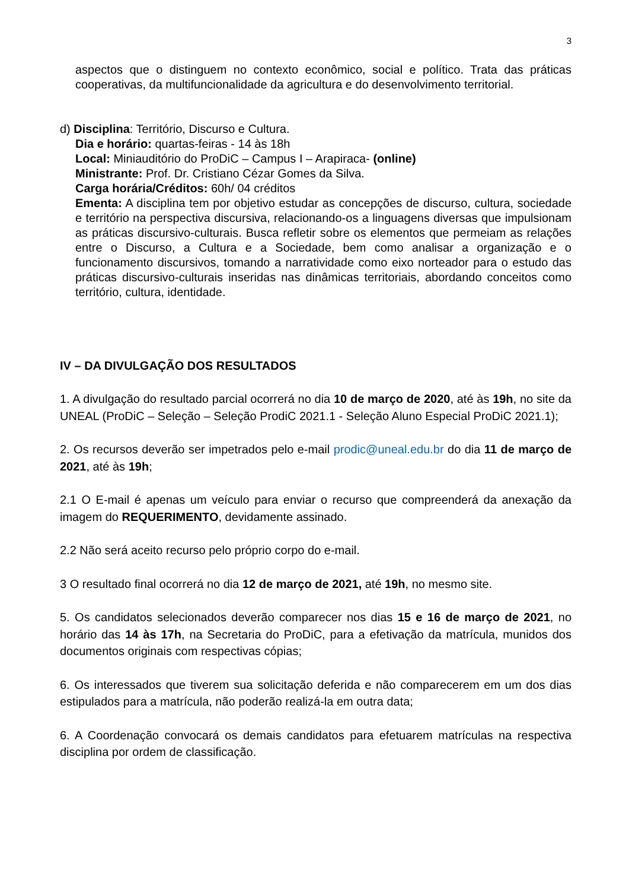3
aspectos que o distinguem no contexto econômico, social e político. Trata das práticas cooperativas, da multifuncionalidade da agricultura e do desenvolvimento territorial.
d) Disciplina: Território, Discurso e Cultura.
Dia e horário: quartas-feiras - 14 às 18h
Local: Miniauditório do ProDiC – Campus I – Arapiraca- (online)
Ministrante: Prof. Dr. Cristiano Cézar Gomes da Silva.
Carga horária/Créditos: 60h/ 04 créditos
Ementa: A disciplina tem por objetivo estudar as concepções de discurso, cultura, sociedade e território na perspectiva discursiva, relacionando-os a linguagens diversas que impulsionam as práticas discursivo-culturais. Busca refletir sobre os elementos que permeiam as relações entre o Discurso, a Cultura e a Sociedade, bem como analisar a organização e o funcionamento discursivos, tomando a narratividade como eixo norteador para o estudo das práticas discursivo-culturais inseridas nas dinâmicas territoriais, abordando conceitos como território, cultura, identidade.
IV – DA DIVULGAÇÃO DOS RESULTADOS
1. A divulgação do resultado parcial ocorrerá no dia 10 de março de 2020, até às 19h, no site da UNEAL (ProDiC – Seleção – Seleção ProdiC 2021.1 - Seleção Aluno Especial ProDiC 2021.1);
2. Os recursos deverão ser impetrados pelo e-mail prodic@uneal.edu.br do dia 11 de março de 2021, até às 19h;
2.1 O E-mail é apenas um veículo para enviar o recurso que compreenderá da anexação da imagem do REQUERIMENTO, devidamente assinado.
2.2 Não será aceito recurso pelo próprio corpo do e-mail.
3 O resultado final ocorrerá no dia 12 de março de 2021, até 19h, no mesmo site.
5. Os candidatos selecionados deverão comparecer nos dias 15 e 16 de março de 2021, no horário das 14 às 17h, na Secretaria do ProDiC, para a efetivação da matrícula, munidos dos documentos originais com respectivas cópias;
6. Os interessados que tiverem sua solicitação deferida e não comparecerem em um dos dias estipulados para a matrícula, não poderão realizá-la em outra data;
6. A Coordenação convocará os demais candidatos para efetuarem matrículas na respectiva disciplina por ordem de classificação.